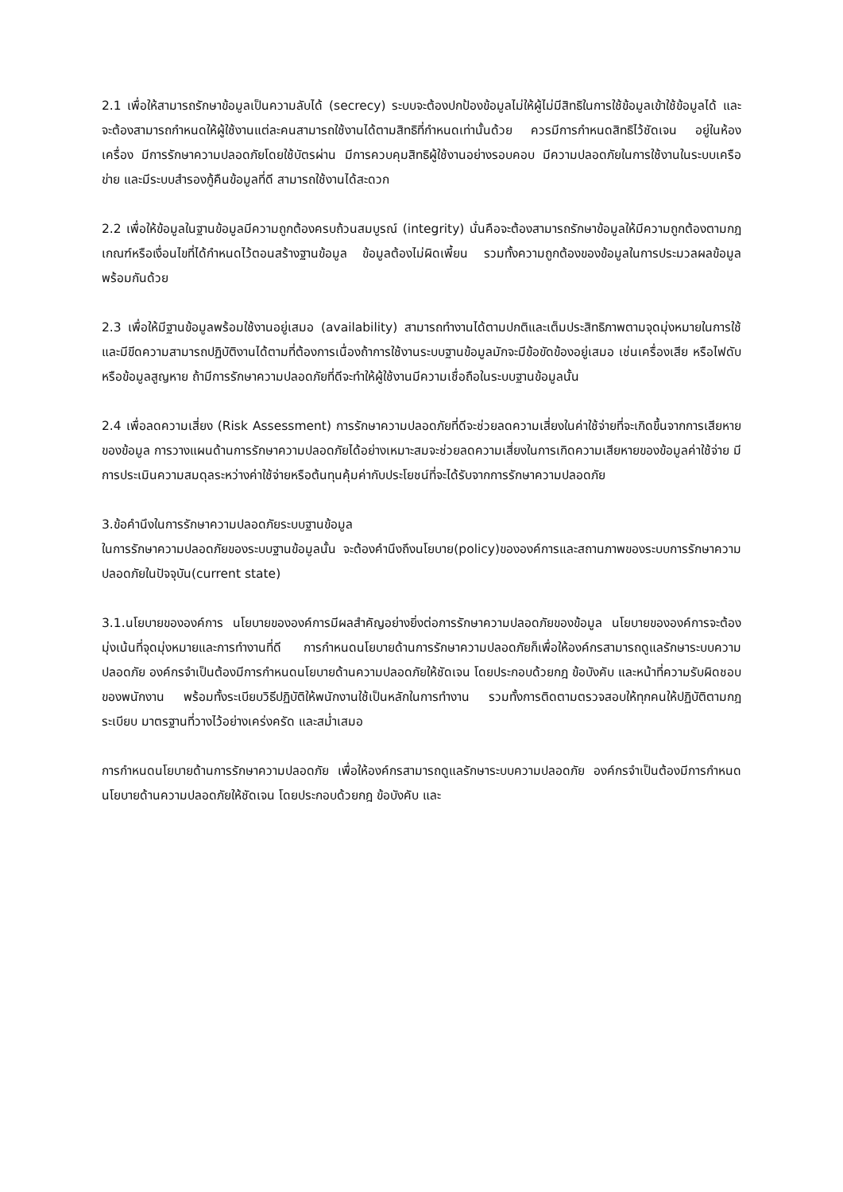2.1 เพื่อให้สามารถรักษาข้อมูลเป็นความลับได้ (secrecy) ระบบจะต้องปกป้องข้อมูลไม่ให้ผู้ไม่มีสิทธิในการใช้ข้อมูลเข้าใช้ข้อมูลได้ และจะต้องสามารถกำหนดให้ผู้ใช้งานแต่ละคนสามารถใช้งานได้ตามสิทธิที่กำหนดเท่านั้นด้วย ควรมีการกำหนดสิทธิไว้ชัดเจน อยู่ในห้องเครื่อง มีการรักษาความปลอดภัยโดยใช้บัตรผ่าน มีการควบคุมสิทธิผู้ใช้งานอย่างรอบคอบ มีความปลอดภัยในการใช้งานในระบบเครือข่าย และมีระบบสำรองกู้คืนข้อมูลที่ดี สามารถใช้งานได้สะดวก
2.2 เพื่อให้ข้อมูลในฐานข้อมูลมีความถูกต้องครบถ้วนสมบูรณ์ (integrity) นั่นคือจะต้องสามารถรักษาข้อมูลให้มีความถูกต้องตามกฎเกณฑ์หรือเงื่อนไขที่ได้กำหนดไว้ตอนสร้างฐานข้อมูล ข้อมูลต้องไม่ผิดเพี้ยน รวมทั้งความถูกต้องของข้อมูลในการประมวลผลข้อมูลพร้อมกันด้วย
2.3 เพื่อให้มีฐานข้อมูลพร้อมใช้งานอยู่เสมอ (availability) สามารถทำงานได้ตามปกติและเต็มประสิทธิภาพตามจุดมุ่งหมายในการใช้ และมีขีดความสามารถปฏิบัติงานได้ตามที่ต้องการเนื่องถ้าการใช้งานระบบฐานข้อมูลมักจะมีข้อขัดข้องอยู่เสมอ เช่นเครื่องเสีย หรือไฟดับ หรือข้อมูลสูญหาย ถ้ามีการรักษาความปลอดภัยที่ดีจะทำให้ผู้ใช้งานมีความเชื่อถือในระบบฐานข้อมูลนั้น
2.4 เพื่อลดความเสี่ยง (Risk Assessment) การรักษาความปลอดภัยที่ดีจะช่วยลดความเสี่ยงในค่าใช้จ่ายที่จะเกิดขึ้นจากการเสียหายของข้อมูล การวางแผนด้านการรักษาความปลอดภัยได้อย่างเหมาะสมจะช่วยลดความเสี่ยงในการเกิดความเสียหายของข้อมูลค่าใช้จ่าย มีการประเมินความสมดุลระหว่างค่าใช้จ่ายหรือต้นทุนคุ้มค่ากับประโยชน์ที่จะได้รับจากการรักษาความปลอดภัย
3.ข้อคำนึงในการรักษาความปลอดภัยระบบฐานข้อมูล
ในการรักษาความปลอดภัยของระบบฐานข้อมูลนั้น จะต้องคำนึงถึงนโยบาย(policy)ขององค์การและสถานภาพของระบบการรักษาความปลอดภัยในปัจจุบัน(current state)
3.1.นโยบายขององค์การ นโยบายขององค์การมีผลสำคัญอย่างยิ่งต่อการรักษาความปลอดภัยของข้อมูล นโยบายขององค์การจะต้องมุ่งเน้นที่จุดมุ่งหมายและการทำงานที่ดี การกำหนดนโยบายด้านการรักษาความปลอดภัยก็เพื่อให้องค์กรสามารถดูแลรักษาระบบความปลอดภัย องค์กรจำเป็นต้องมีการกำหนดนโยบายด้านความปลอดภัยให้ชัดเจน โดยประกอบด้วยกฎ ข้อบังคับ และหน้าที่ความรับผิดชอบของพนักงาน พร้อมทั้งระเบียบวิธีปฏิบัติให้พนักงานใช้เป็นหลักในการทำงาน รวมทั้งการติดตามตรวจสอบให้ทุกคนให้ปฏิบัติตามกฎระเบียบ มาตรฐานที่วางไว้อย่างเคร่งครัด และสม่ำเสมอ
การกำหนดนโยบายด้านการรักษาความปลอดภัย เพื่อให้องค์กรสามารถดูแลรักษาระบบความปลอดภัย องค์กรจำเป็นต้องมีการกำหนดนโยบายด้านความปลอดภัยให้ชัดเจน โดยประกอบด้วยกฎ ข้อบังคับ และ